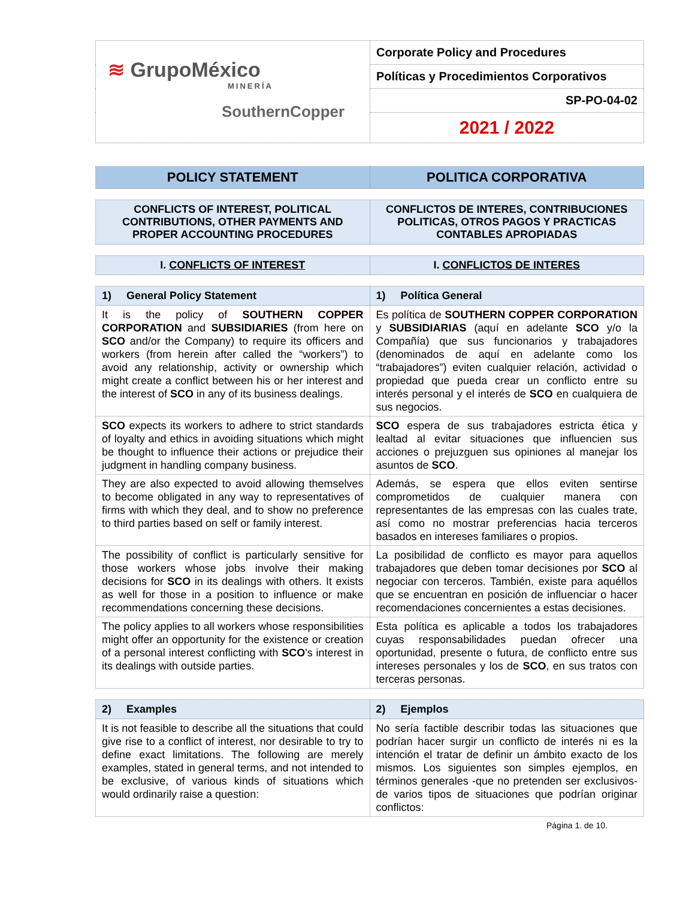| ≋ GrupoMéxico MINERÍA SouthernCopper | Corporate Policy and Procedures |
| | Políticas y Procedimientos Corporativos |
| | SP-PO-04-02 |
| | 2021 / 2022 |
| POLICY STATEMENT | POLITICA CORPORATIVA |
| --- | --- |
| CONFLICTS OF INTEREST, POLITICAL CONTRIBUTIONS, OTHER PAYMENTS AND PROPER ACCOUNTING PROCEDURES | CONFLICTOS DE INTERES, CONTRIBUCIONES POLITICAS, OTROS PAGOS Y PRACTICAS CONTABLES APROPIADAS |
| --- | --- |
| I. CONFLICTS OF INTEREST | I. CONFLICTOS DE INTERES |
| --- | --- |
| 1) General Policy Statement | 1) Política General |
| --- | --- |
| It is the policy of SOUTHERN COPPER CORPORATION and SUBSIDIARIES (from here on SCO and/or the Company) to require its officers and workers (from herein after called the “workers”) to avoid any relationship, activity or ownership which might create a conflict between his or her interest and the interest of SCO in any of its business dealings. | Es política de SOUTHERN COPPER CORPORATION y SUBSIDIARIAS (aquí en adelante SCO y/o la Compañía) que sus funcionarios y trabajadores (denominados de aquí en adelante como los “trabajadores”) eviten cualquier relación, actividad o propiedad que pueda crear un conflicto entre su interés personal y el interés de SCO en cualquiera de sus negocios. |
| SCO expects its workers to adhere to strict standards of loyalty and ethics in avoiding situations which might be thought to influence their actions or prejudice their judgment in handling company business. | SCO espera de sus trabajadores estricta ética y lealtad al evitar situaciones que influencien sus acciones o prejuzguen sus opiniones al manejar los asuntos de SCO . |
| They are also expected to avoid allowing themselves to become obligated in any way to representatives of firms with which they deal, and to show no preference to third parties based on self or family interest. | Además, se espera que ellos eviten sentirse comprometidos de cualquier manera con representantes de las empresas con las cuales trate, así como no mostrar preferencias hacia terceros basados en intereses familiares o propios. |
| The possibility of conflict is particularly sensitive for those workers whose jobs involve their making decisions for SCO in its dealings with others. It exists as well for those in a position to influence or make recommendations concerning these decisions. | La posibilidad de conflicto es mayor para aquellos trabajadores que deben tomar decisiones por SCO al negociar con terceros. También, existe para aquéllos que se encuentran en posición de influenciar o hacer recomendaciones concernientes a estas decisiones. |
| The policy applies to all workers whose responsibilities might offer an opportunity for the existence or creation of a personal interest conflicting with SCO 's interest in its dealings with outside parties. | Esta política es aplicable a todos los trabajadores cuyas responsabilidades puedan ofrecer una oportunidad, presente o futura, de conflicto entre sus intereses personales y los de SCO , en sus tratos con terceras personas. |
| 2) Examples | 2) Ejemplos |
| --- | --- |
| It is not feasible to describe all the situations that could give rise to a conflict of interest, nor desirable to try to define exact limitations. The following are merely examples, stated in general terms, and not intended to be exclusive, of various kinds of situations which would ordinarily raise a question: | No sería factible describir todas las situaciones que podrían hacer surgir un conflicto de interés ni es la intención el tratar de definir un ámbito exacto de los mismos. Los siguientes son simples ejemplos, en términos generales -que no pretenden ser exclusivos- de varios tipos de situaciones que podrían originar conflictos: |
Página 1. de 10.